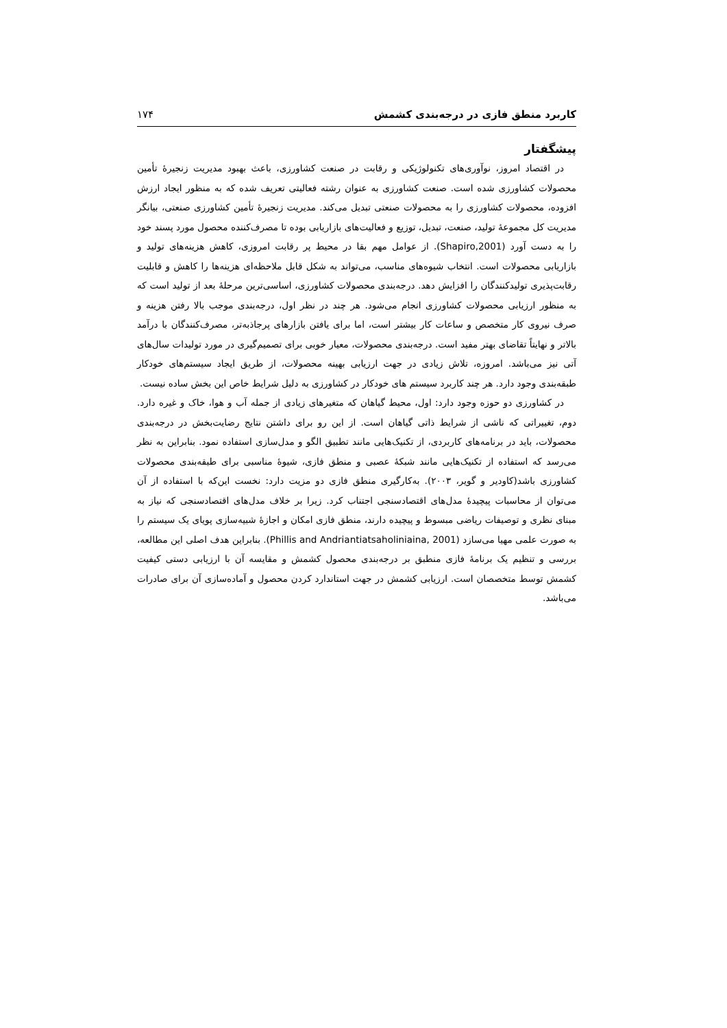کاربرد منطق فازی در درجه‌بندی کشمش ۱۷۴
پیشگفتار
در اقتصاد امروز، نوآوری‌های تکنولوژیکی و رقابت در صنعت کشاورزی، باعث بهبود مدیریت زنجیرهٔ تأمین محصولات کشاورزی شده است. صنعت کشاورزی به عنوان رشته فعالیتی تعریف شده که به منظور ایجاد ارزش افزوده، محصولات کشاورزی را به محصولات صنعتی تبدیل می‌کند. مدیریت زنجیرهٔ تأمین کشاورزی صنعتی، بیانگر مدیریت کل مجموعهٔ تولید، صنعت، تبدیل، توزیع و فعالیت‌های بازاریابی بوده تا مصرف‌کننده محصول مورد پسند خود را به دست آورد (Shapiro,2001). از عوامل مهم بقا در محیط پر رقابت امروزی، کاهش هزینه‌های تولید و بازاریابی محصولات است. انتخاب شیوه‌های مناسب، می‌تواند به شکل قابل ملاحظه‌ای هزینه‌ها را کاهش و قابلیت رقابت‌پذیری تولیدکنندگان را افزایش دهد. درجه‌بندی محصولات کشاورزی، اساسی‌ترین مرحلهٔ بعد از تولید است که به منظور ارزیابی محصولات کشاورزی انجام می‌شود. هر چند در نظر اول، درجه‌بندی موجب بالا رفتن هزینه و صرف نیروی کار متخصص و ساعات کار بیشتر است، اما برای یافتن بازارهای پرجاذبه‌تر، مصرف‌کنندگان با درآمد بالاتر و نهایتاً تقاضای بهتر مفید است. درجه‌بندی محصولات، معیار خوبی برای تصمیم‌گیری در مورد تولیدات سال‌های آتی نیز می‌باشد. امروزه، تلاش زیادی در جهت ارزیابی بهینه محصولات، از طریق ایجاد سیستم‌های خودکار طبقه‌بندی وجود دارد. هر چند کاربرد سیستم های خودکار در کشاورزی به دلیل شرایط خاص این بخش ساده نیست.
در کشاورزی دو حوزه وجود دارد: اول، محیط گیاهان که متغیرهای زیادی از جمله آب و هوا، خاک و غیره دارد. دوم، تغییراتی که ناشی از شرایط ذاتی گیاهان است. از این رو برای داشتن نتایج رضایت‌بخش در درجه‌بندی محصولات، باید در برنامه‌های کاربردی، از تکنیک‌هایی مانند تطبیق الگو و مدل‌سازی استفاده نمود. بنابراین به نظر می‌رسد که استفاده از تکنیک‌هایی مانند شبکهٔ عصبی و منطق فازی، شیوهٔ مناسبی برای طبقه‌بندی محصولات کشاورزی باشد(کاودیر و گویر، ۲۰۰۳). به‌کارگیری منطق فازی دو مزیت دارد: نخست این‌که با استفاده از آن می‌توان از محاسبات پیچیدهٔ مدل‌های اقتصادسنجی اجتناب کرد. زیرا بر خلاف مدل‌های اقتصادسنجی که نیاز به مبنای نظری و توصیفات ریاضی مبسوط و پیچیده دارند، منطق فازی امکان و اجازهٔ شبیه‌سازی پویای یک سیستم را به صورت علمی مهیا می‌سازد (Phillis and Andriantiatsaholiniaina, 2001). بنابراین هدف اصلی این مطالعه، بررسی و تنظیم یک برنامهٔ فازی منطبق بر درجه‌بندی محصول کشمش و مقایسه آن با ارزیابی دستی کیفیت کشمش توسط متخصصان است. ارزیابی کشمش در جهت استاندارد کردن محصول و آماده‌سازی آن برای صادرات می‌باشد.